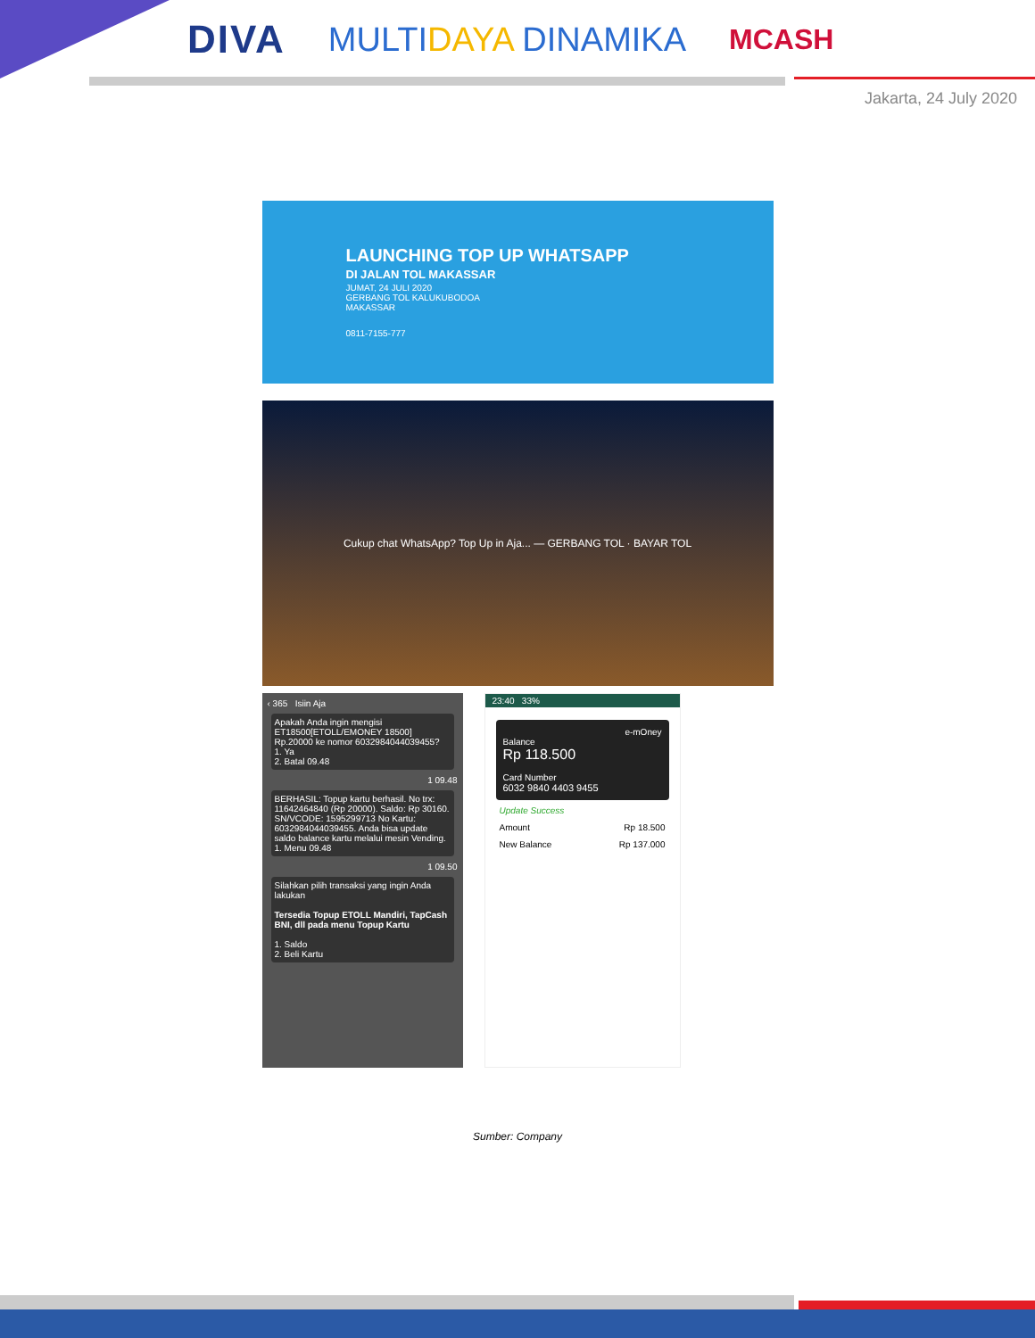DIVA MULTIDAYA DINAMIKA MCASH
Jakarta, 24 July 2020
LAUNCHING TOP UP WHATSAPP
DI JALAN TOL MAKASSAR
JUMAT, 24 JULI 2020
GERBANG TOL KALUKUBODOA
MAKASSAR
0811-7155-777
Cukup chat WhatsApp? Top Up in Aja... — GERBANG TOL · BAYAR TOL
‹ 365 Isiin Aja
Apakah Anda ingin mengisi ET18500[ETOLL/EMONEY 18500] Rp.20000 ke nomor 6032984044039455?
1. Ya
2. Batal 09.48
1 09.48
BERHASIL: Topup kartu berhasil. No trx: 11642464840 (Rp 20000). Saldo: Rp 30160. SN/VCODE: 1595299713 No Kartu: 6032984044039455. Anda bisa update saldo balance kartu melalui mesin Vending.
1. Menu 09.48
1 09.50
Silahkan pilih transaksi yang ingin Anda lakukan
Tersedia Topup ETOLL Mandiri, TapCash BNI, dll pada menu Topup Kartu
1. Saldo
2. Beli Kartu
23:40 33%
e-mOney
Balance
Rp 118.500
Card Number
6032 9840 4403 9455
Update Success
Amount Rp 18.500
New Balance Rp 137.000
Sumber: Company